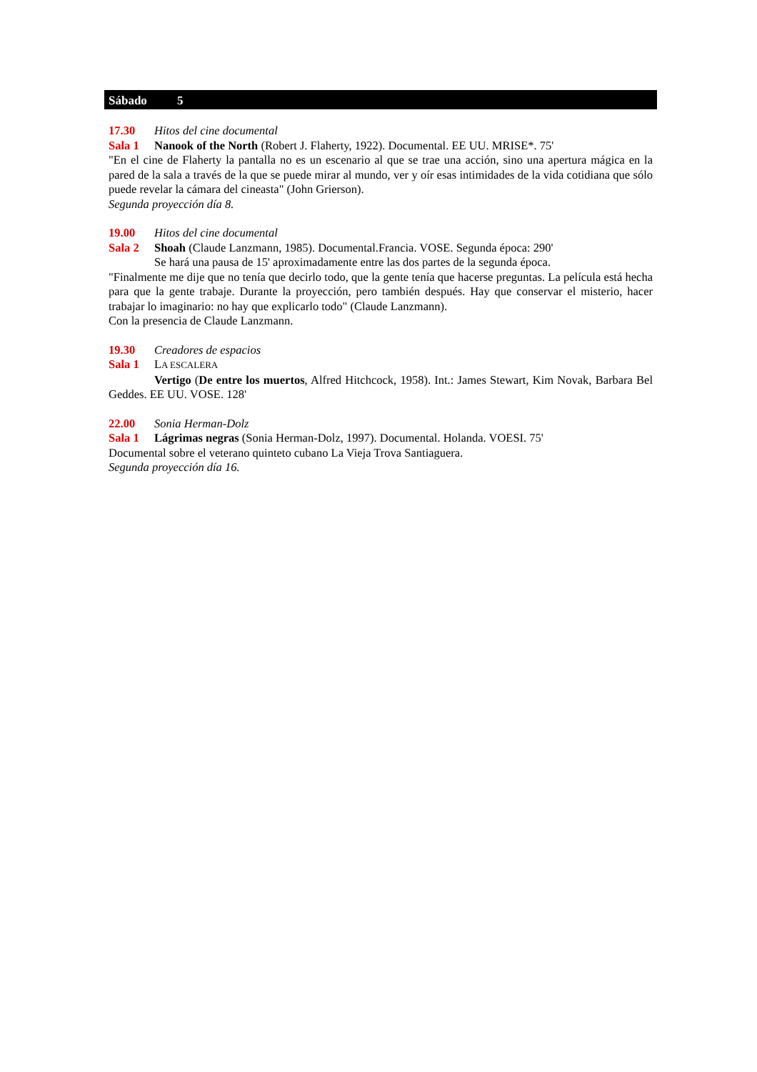Sábado 5
17.30 Hitos del cine documental
Sala 1 Nanook of the North (Robert J. Flaherty, 1922). Documental. EE UU. MRISE*. 75'
"En el cine de Flaherty la pantalla no es un escenario al que se trae una acción, sino una apertura mágica en la pared de la sala a través de la que se puede mirar al mundo, ver y oír esas intimidades de la vida cotidiana que sólo puede revelar la cámara del cineasta" (John Grierson).
Segunda proyección día 8.
19.00 Hitos del cine documental
Sala 2 Shoah (Claude Lanzmann, 1985). Documental.Francia. VOSE. Segunda época: 290'
Se hará una pausa de 15' aproximadamente entre las dos partes de la segunda época.
"Finalmente me dije que no tenía que decirlo todo, que la gente tenía que hacerse preguntas. La película está hecha para que la gente trabaje. Durante la proyección, pero también después. Hay que conservar el misterio, hacer trabajar lo imaginario: no hay que explicarlo todo" (Claude Lanzmann).
Con la presencia de Claude Lanzmann.
19.30 Creadores de espacios
Sala 1 LA ESCALERA
Vertigo (De entre los muertos, Alfred Hitchcock, 1958). Int.: James Stewart, Kim Novak, Barbara Bel Geddes. EE UU. VOSE. 128'
22.00 Sonia Herman-Dolz
Sala 1 Lágrimas negras (Sonia Herman-Dolz, 1997). Documental. Holanda. VOESI. 75'
Documental sobre el veterano quinteto cubano La Vieja Trova Santiaguera.
Segunda proyección día 16.